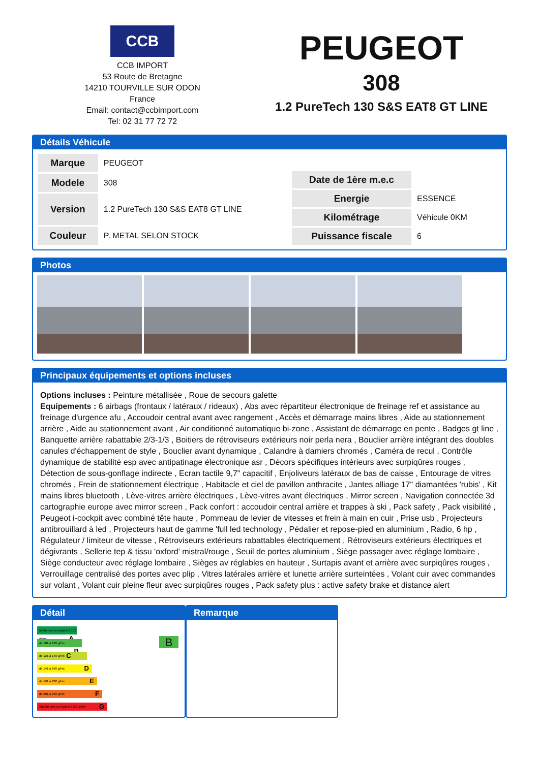CCB
CCB IMPORT
53 Route de Bretagne
14210 TOURVILLE SUR ODON
France
Email: contact@ccbimport.com
Tel: 02 31 77 72 72
PEUGEOT
308
1.2 PureTech 130 S&S EAT8 GT LINE
Détails Véhicule
| Marque | PEUGEOT |
| Modele | 308 |
| Version | 1.2 PureTech 130 S&S EAT8 GT LINE |
| Couleur | P. METAL SELON STOCK |
| Date de 1ère m.e.c | |
| Energie | ESSENCE |
| Kilométrage | Véhicule 0KM |
| Puissance fiscale | 6 |
Photos
Principaux équipements et options incluses
Options incluses : Peinture métallisée , Roue de secours galette
Equipements : 6 airbags (frontaux / latéraux / rideaux) , Abs avec répartiteur électronique de freinage ref et assistance au freinage d'urgence afu , Accoudoir central avant avec rangement , Accès et démarrage mains libres , Aide au stationnement arrière , Aide au stationnement avant , Air conditionné automatique bi-zone , Assistant de démarrage en pente , Badges gt line , Banquette arrière rabattable 2/3-1/3 , Boitiers de rétroviseurs extérieurs noir perla nera , Bouclier arrière intégrant des doubles canules d'échappement de style , Bouclier avant dynamique , Calandre à damiers chromés , Caméra de recul , Contrôle dynamique de stabilité esp avec antipatinage électronique asr , Décors spécifiques intérieurs avec surpiqûres rouges , Détection de sous-gonflage indirecte , Ecran tactile 9,7" capacitif , Enjoliveurs latéraux de bas de caisse , Entourage de vitres chromés , Frein de stationnement électrique , Habitacle et ciel de pavillon anthracite , Jantes alliage 17" diamantées 'rubis' , Kit mains libres bluetooth , Lève-vitres arrière électriques , Lève-vitres avant électriques , Mirror screen , Navigation connectée 3d cartographie europe avec mirror screen , Pack confort : accoudoir central arrière et trappes à ski , Pack safety , Pack visibilité , Peugeot i-cockpit avec combiné tête haute , Pommeau de levier de vitesses et frein à main en cuir , Prise usb , Projecteurs antibrouillard à led , Projecteurs haut de gamme 'full led technology , Pédalier et repose-pied en aluminium , Radio, 6 hp , Régulateur / limiteur de vitesse , Rétroviseurs extérieurs rabattables électriquement , Rétroviseurs extérieurs électriques et dégivrants , Sellerie tep & tissu 'oxford' mistral/rouge , Seuil de portes aluminium , Siège passager avec réglage lombaire , Siège conducteur avec réglage lombaire , Sièges av réglables en hauteur , Surtapis avant et arrière avec surpiqûres rouges , Verrouillage centralisé des portes avec plip , Vitres latérales arrière et lunette arrière surteintées , Volant cuir avec commandes sur volant , Volant cuir pleine fleur avec surpiqûres rouges , Pack safety plus : active safety brake et distance alert
Détail
Inférieures ou égales à 100 g/km A
de 101 à 120 g/km B
de 121 à 140 g/km C
de 141 à 160 g/km D
de 161 à 200 g/km E
de 201 à 250 g/km F
Supérieures ou égales à 250 g/km G
B
Remarque